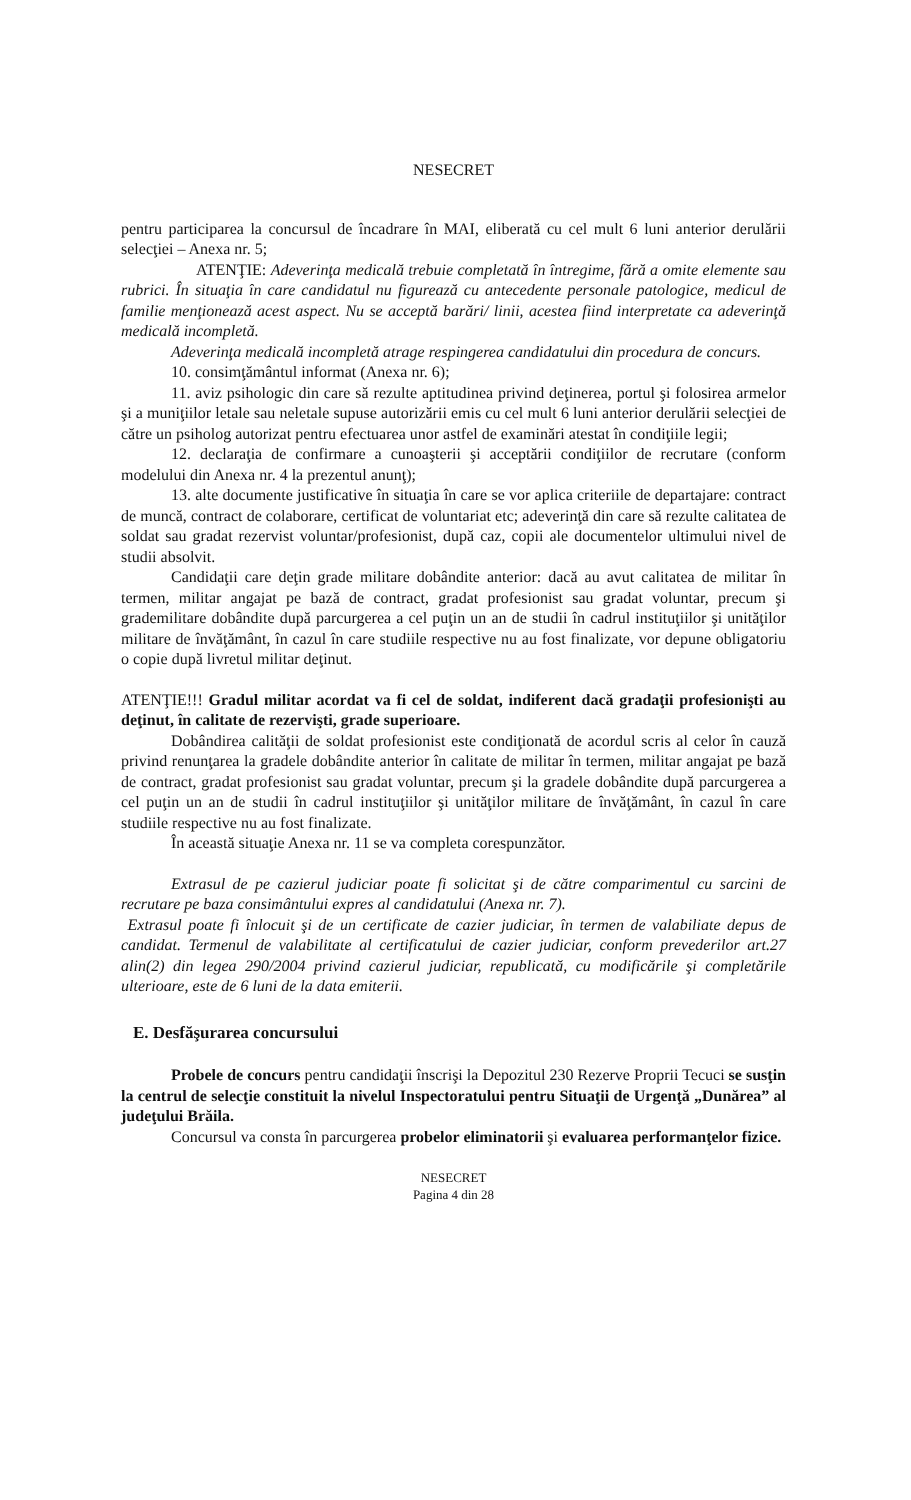NESECRET
pentru participarea la concursul de încadrare în MAI, eliberată cu cel mult 6 luni anterior derulării selecţiei – Anexa nr. 5;
ATENŢIE: Adeverinţa medicală trebuie completată în întregime, fără a omite elemente sau rubrici. În situaţia în care candidatul nu figurează cu antecedente personale patologice, medicul de familie menţionează acest aspect. Nu se acceptă barări/ linii, acestea fiind interpretate ca adeverinţă medicală incompletă.
Adeverinţa medicală incompletă atrage respingerea candidatului din procedura de concurs.
10. consimţământul informat (Anexa nr. 6);
11. aviz psihologic din care să rezulte aptitudinea privind deţinerea, portul şi folosirea armelor şi a muniţiilor letale sau neletale supuse autorizării emis cu cel mult 6 luni anterior derulării selecţiei de către un psiholog autorizat pentru efectuarea unor astfel de examinări atestat în condiţiile legii;
12. declaraţia de confirmare a cunoaşterii şi acceptării condiţiilor de recrutare (conform modelului din Anexa nr. 4 la prezentul anunţ);
13. alte documente justificative în situaţia în care se vor aplica criteriile de departajare: contract de muncă, contract de colaborare, certificat de voluntariat etc; adeverinţă din care să rezulte calitatea de soldat sau gradat rezervist voluntar/profesionist, după caz, copii ale documentelor ultimului nivel de studii absolvit.
Candidaţii care deţin grade militare dobândite anterior: dacă au avut calitatea de militar în termen, militar angajat pe bază de contract, gradat profesionist sau gradat voluntar, precum şi grademilitare dobândite după parcurgerea a cel puţin un an de studii în cadrul instituţiilor şi unităţilor militare de învăţământ, în cazul în care studiile respective nu au fost finalizate, vor depune obligatoriu o copie după livretul militar deţinut.
ATENŢIE!!! Gradul militar acordat va fi cel de soldat, indiferent dacă gradaţii profesionişti au deţinut, în calitate de rezervişti, grade superioare.
Dobândirea calităţii de soldat profesionist este condiţionată de acordul scris al celor în cauză privind renunţarea la gradele dobândite anterior în calitate de militar în termen, militar angajat pe bază de contract, gradat profesionist sau gradat voluntar, precum şi la gradele dobândite după parcurgerea a cel puţin un an de studii în cadrul instituţiilor şi unităţilor militare de învăţământ, în cazul în care studiile respective nu au fost finalizate.
În această situaţie Anexa nr. 11 se va completa corespunzător.
Extrasul de pe cazierul judiciar poate fi solicitat şi de către comparimentul cu sarcini de recrutare pe baza consimântului expres al candidatului (Anexa nr. 7).
Extrasul poate fi înlocuit şi de un certificate de cazier judiciar, în termen de valabiliate depus de candidat. Termenul de valabilitate al certificatului de cazier judiciar, conform prevederilor art.27 alin(2) din legea 290/2004 privind cazierul judiciar, republicată, cu modificările şi completările ulterioare, este de 6 luni de la data emiterii.
E. Desfăşurarea concursului
Probele de concurs pentru candidaţii înscrişi la Depozitul 230 Rezerve Proprii Tecuci se susţin la centrul de selecţie constituit la nivelul Inspectoratului pentru Situaţii de Urgenţă „Dunărea” al judeţului Brăila.
Concursul va consta în parcurgerea probelor eliminatorii şi evaluarea performanţelor fizice.
NESECRET
Pagina 4 din 28